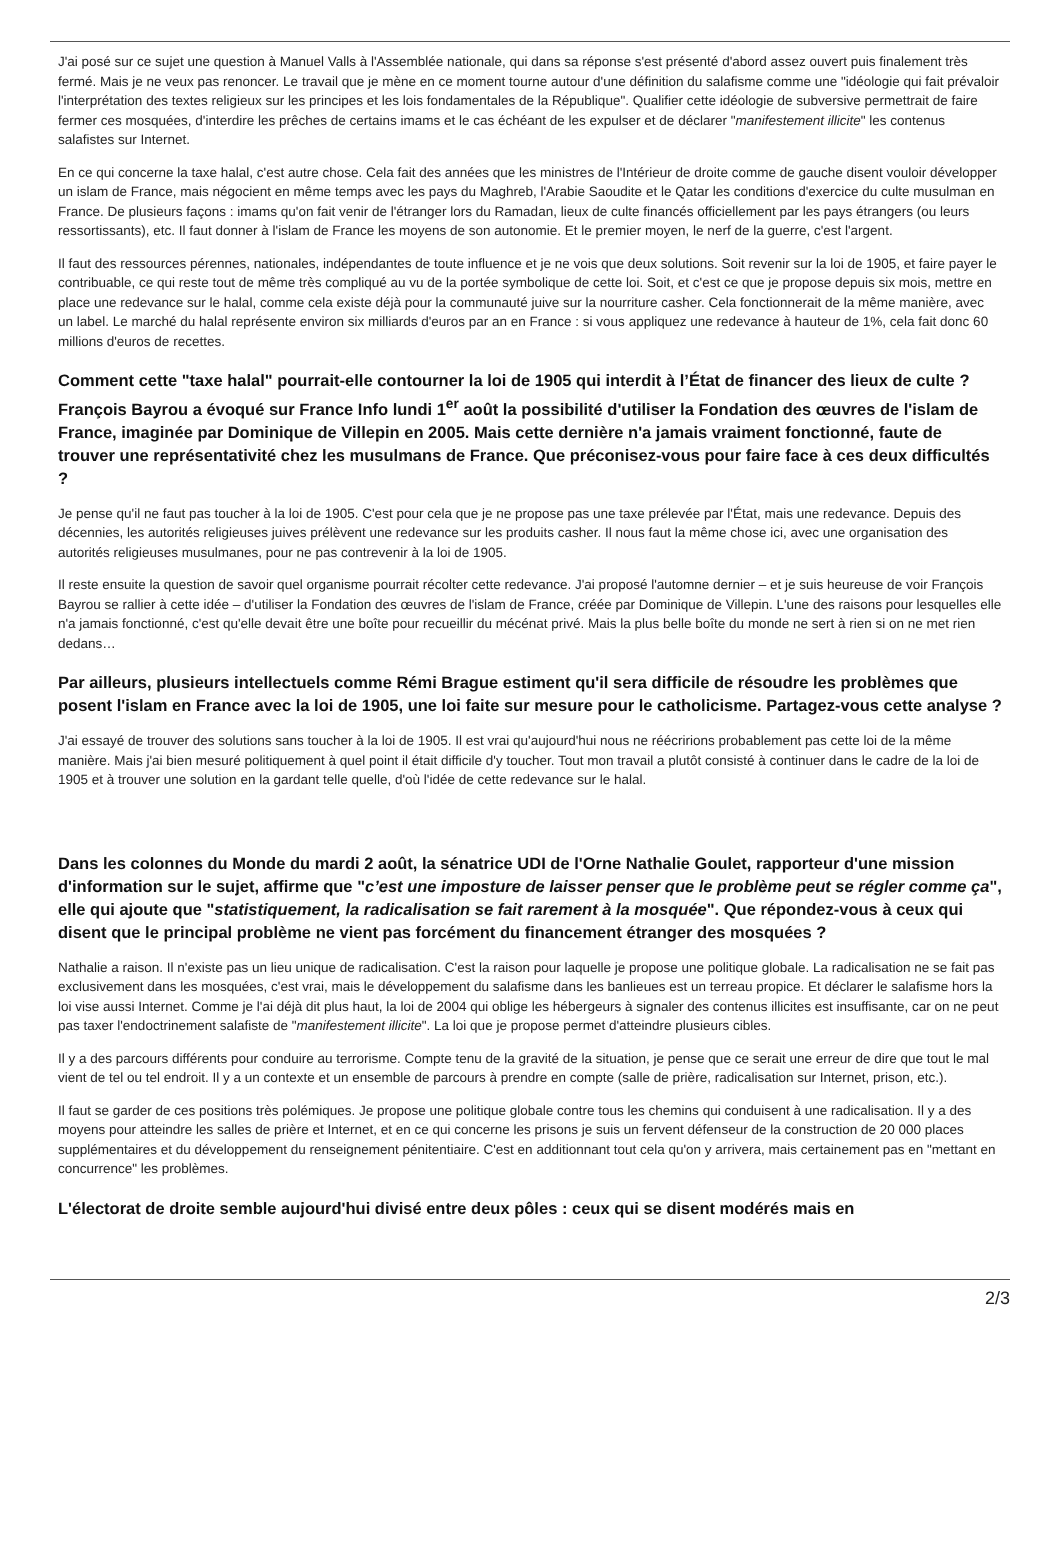J'ai posé sur ce sujet une question à Manuel Valls à l'Assemblée nationale, qui dans sa réponse s'est présenté d'abord assez ouvert puis finalement très fermé. Mais je ne veux pas renoncer. Le travail que je mène en ce moment tourne autour d'une définition du salafisme comme une "idéologie qui fait prévaloir l'interprétation des textes religieux sur les principes et les lois fondamentales de la République". Qualifier cette idéologie de subversive permettrait de faire fermer ces mosquées, d'interdire les prêches de certains imams et le cas échéant de les expulser et de déclarer "manifestement illicite" les contenus salafistes sur Internet.
En ce qui concerne la taxe halal, c'est autre chose. Cela fait des années que les ministres de l'Intérieur de droite comme de gauche disent vouloir développer un islam de France, mais négocient en même temps avec les pays du Maghreb, l'Arabie Saoudite et le Qatar les conditions d'exercice du culte musulman en France. De plusieurs façons : imams qu'on fait venir de l'étranger lors du Ramadan, lieux de culte financés officiellement par les pays étrangers (ou leurs ressortissants), etc. Il faut donner à l'islam de France les moyens de son autonomie. Et le premier moyen, le nerf de la guerre, c'est l'argent.
Il faut des ressources pérennes, nationales, indépendantes de toute influence et je ne vois que deux solutions. Soit revenir sur la loi de 1905, et faire payer le contribuable, ce qui reste tout de même très compliqué au vu de la portée symbolique de cette loi. Soit, et c'est ce que je propose depuis six mois, mettre en place une redevance sur le halal, comme cela existe déjà pour la communauté juive sur la nourriture casher. Cela fonctionnerait de la même manière, avec un label. Le marché du halal représente environ six milliards d'euros par an en France : si vous appliquez une redevance à hauteur de 1%, cela fait donc 60 millions d'euros de recettes.
Comment cette "taxe halal" pourrait-elle contourner la loi de 1905 qui interdit à l’État de financer des lieux de culte ? François Bayrou a évoqué sur France Info lundi 1<sup>er</sup> août la possibilité d'utiliser la Fondation des œuvres de l'islam de France, imaginée par Dominique de Villepin en 2005. Mais cette dernière n'a jamais vraiment fonctionné, faute de trouver une représentativité chez les musulmans de France. Que préconisez-vous pour faire face à ces deux difficultés ?
Je pense qu'il ne faut pas toucher à la loi de 1905. C'est pour cela que je ne propose pas une taxe prélevée par l'État, mais une redevance. Depuis des décennies, les autorités religieuses juives prélèvent une redevance sur les produits casher. Il nous faut la même chose ici, avec une organisation des autorités religieuses musulmanes, pour ne pas contrevenir à la loi de 1905.
Il reste ensuite la question de savoir quel organisme pourrait récolter cette redevance. J'ai proposé l'automne dernier – et je suis heureuse de voir François Bayrou se rallier à cette idée – d'utiliser la Fondation des œuvres de l'islam de France, créée par Dominique de Villepin. L'une des raisons pour lesquelles elle n'a jamais fonctionné, c'est qu'elle devait être une boîte pour recueillir du mécénat privé. Mais la plus belle boîte du monde ne sert à rien si on ne met rien dedans…
Par ailleurs, plusieurs intellectuels comme Rémi Brague estiment qu'il sera difficile de résoudre les problèmes que posent l'islam en France avec la loi de 1905, une loi faite sur mesure pour le catholicisme. Partagez-vous cette analyse ?
J'ai essayé de trouver des solutions sans toucher à la loi de 1905. Il est vrai qu'aujourd'hui nous ne réécririons probablement pas cette loi de la même manière. Mais j'ai bien mesuré politiquement à quel point il était difficile d'y toucher. Tout mon travail a plutôt consisté à continuer dans le cadre de la loi de 1905 et à trouver une solution en la gardant telle quelle, d'où l'idée de cette redevance sur le halal.
Dans les colonnes du Monde du mardi 2 août, la sénatrice UDI de l'Orne Nathalie Goulet, rapporteur d'une mission d'information sur le sujet, affirme que "c’est une imposture de laisser penser que le problème peut se régler comme ça", elle qui ajoute que "statistiquement, la radicalisation se fait rarement à la mosquée". Que répondez-vous à ceux qui disent que le principal problème ne vient pas forcément du financement étranger des mosquées ?
Nathalie a raison. Il n'existe pas un lieu unique de radicalisation. C'est la raison pour laquelle je propose une politique globale. La radicalisation ne se fait pas exclusivement dans les mosquées, c'est vrai, mais le développement du salafisme dans les banlieues est un terreau propice. Et déclarer le salafisme hors la loi vise aussi Internet. Comme je l'ai déjà dit plus haut, la loi de 2004 qui oblige les hébergeurs à signaler des contenus illicites est insuffisante, car on ne peut pas taxer l'endoctrinement salafiste de "manifestement illicite". La loi que je propose permet d'atteindre plusieurs cibles.
Il y a des parcours différents pour conduire au terrorisme. Compte tenu de la gravité de la situation, je pense que ce serait une erreur de dire que tout le mal vient de tel ou tel endroit. Il y a un contexte et un ensemble de parcours à prendre en compte (salle de prière, radicalisation sur Internet, prison, etc.).
Il faut se garder de ces positions très polémiques. Je propose une politique globale contre tous les chemins qui conduisent à une radicalisation. Il y a des moyens pour atteindre les salles de prière et Internet, et en ce qui concerne les prisons je suis un fervent défenseur de la construction de 20 000 places supplémentaires et du développement du renseignement pénitentiaire. C'est en additionnant tout cela qu'on y arrivera, mais certainement pas en "mettant en concurrence" les problèmes.
L'électorat de droite semble aujourd'hui divisé entre deux pôles : ceux qui se disent modérés mais en
2/3